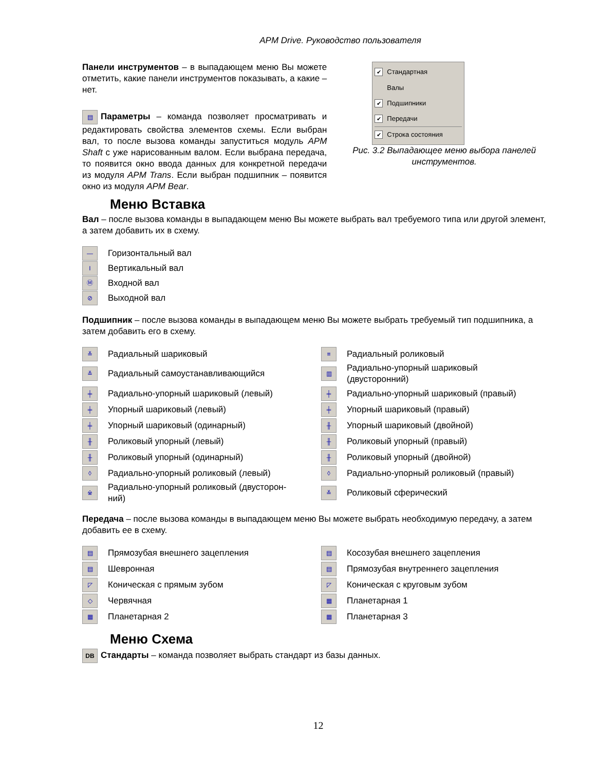APM Drive. Руководство пользователя
Панели инструментов – в выпадающем меню Вы можете отметить, какие панели инструментов показывать, а какие – нет.
▤ Параметры – команда позволяет просматривать и редактировать свойства элементов схемы. Если выбран вал, то после вызова команды запуститься модуль APM Shaft с уже нарисованным валом. Если выбрана передача, то появится окно ввода данных для конкретной передачи из модуля APM Trans. Если выбран подшипник – появится окно из модуля APM Bear.
✔ Стандартная
Валы
✔ Подшипники
✔ Передачи
✔ Строка состояния
Рис. 3.2 Выпадающее меню выбора панелей инструментов.
Меню Вставка
Вал – после вызова команды в выпадающем меню Вы можете выбрать вал требуемого типа или другой элемент, а затем добавить их в схему.
— Горизонтальный вал
I Вертикальный вал
Ⓜ Входной вал
⊘ Выходной вал
Подшипник – после вызова команды в выпадающем меню Вы можете выбрать требуемый тип подшипника, а затем добавить его в схему.
≚ Радиальный шариковый
≡ Радиальный роликовый
≚ Радиальный самоустанавливающийся
▥ Радиально-упорный шариковый
(двусторонний)
╪ Радиально-упорный шариковый (левый)
╪ Радиально-упорный шариковый (правый)
╪ Упорный шариковый (левый)
╪ Упорный шариковый (правый)
╪ Упорный шариковый (одинарный)
╫ Упорный шариковый (двойной)
╫ Роликовый упорный (левый)
╫ Роликовый упорный (правый)
╫ Роликовый упорный (одинарный)
╫ Роликовый упорный (двойной)
◊ Радиально-упорный роликовый (левый)
◊ Радиально-упорный роликовый (правый)
※ Радиально-упорный роликовый (двусторон-
ний)
≚ Роликовый сферический
Передача – после вызова команды в выпадающем меню Вы можете выбрать необходимую передачу, а затем добавить ее в схему.
▤ Прямозубая внешнего зацепления
▤ Косозубая внешнего зацепления
▤ Шевронная
▤ Прямозубая внутреннего зацепления
◸ Коническая с прямым зубом
◸ Коническая с круговым зубом
◇ Червячная
▦ Планетарная 1
▦ Планетарная 2
▦ Планетарная 3
Меню Схема
DB Стандарты – команда позволяет выбрать стандарт из базы данных.
12